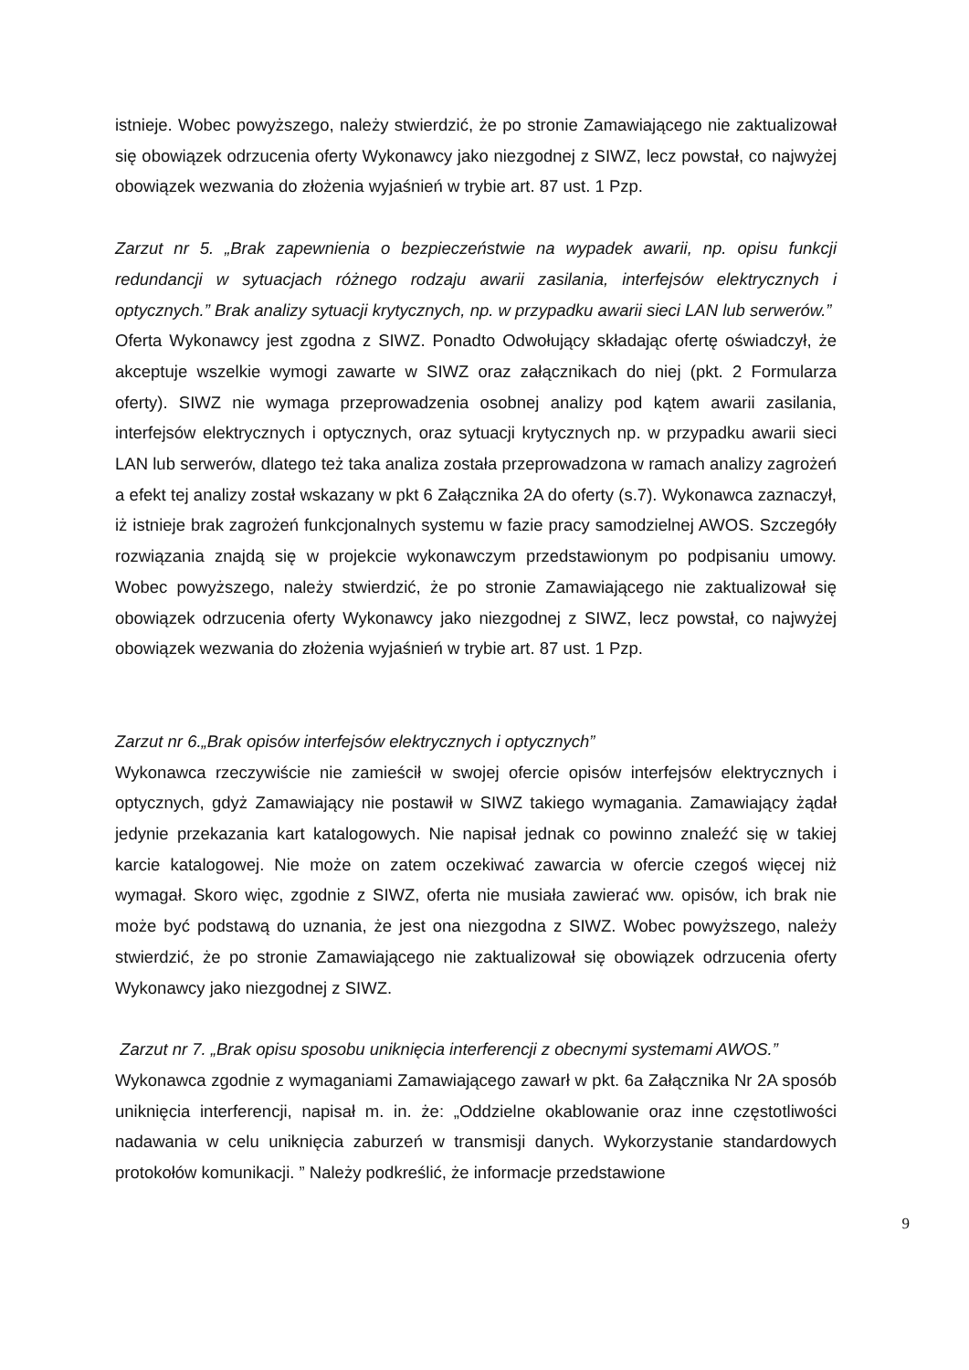istnieje. Wobec powyższego, należy stwierdzić, że po stronie Zamawiającego nie zaktualizował się obowiązek odrzucenia oferty Wykonawcy jako niezgodnej z SIWZ, lecz powstał, co najwyżej obowiązek wezwania do złożenia wyjaśnień w trybie art. 87 ust. 1 Pzp.
Zarzut nr 5. „Brak zapewnienia o bezpieczeństwie na wypadek awarii, np. opisu funkcji redundancji w sytuacjach różnego rodzaju awarii zasilania, interfejsów elektrycznych i optycznych.” Brak analizy sytuacji krytycznych, np. w przypadku awarii sieci LAN lub serwerów.”
Oferta Wykonawcy jest zgodna z SIWZ. Ponadto Odwołujący składając ofertę oświadczył, że akceptuje wszelkie wymogi zawarte w SIWZ oraz załącznikach do niej (pkt. 2 Formularza oferty). SIWZ nie wymaga przeprowadzenia osobnej analizy pod kątem awarii zasilania, interfejsów elektrycznych i optycznych, oraz sytuacji krytycznych np. w przypadku awarii sieci LAN lub serwerów, dlatego też taka analiza została przeprowadzona w ramach analizy zagrożeń a efekt tej analizy został wskazany w pkt 6 Załącznika 2A do oferty (s.7). Wykonawca zaznaczył, iż istnieje brak zagrożeń funkcjonalnych systemu w fazie pracy samodzielnej AWOS. Szczegóły rozwiązania znajdą się w projekcie wykonawczym przedstawionym po podpisaniu umowy. Wobec powyższego, należy stwierdzić, że po stronie Zamawiającego nie zaktualizował się obowiązek odrzucenia oferty Wykonawcy jako niezgodnej z SIWZ, lecz powstał, co najwyżej obowiązek wezwania do złożenia wyjaśnień w trybie art. 87 ust. 1 Pzp.
Zarzut nr 6.„Brak opisów interfejsów elektrycznych i optycznych”
Wykonawca rzeczywiście nie zamieścił w swojej ofercie opisów interfejsów elektrycznych i optycznych, gdyż Zamawiający nie postawił w SIWZ takiego wymagania. Zamawiający żądał jedynie przekazania kart katalogowych. Nie napisał jednak co powinno znaleźć się w takiej karcie katalogowej. Nie może on zatem oczekiwać zawarcia w ofercie czegoś więcej niż wymagał. Skoro więc, zgodnie z SIWZ, oferta nie musiała zawierać ww. opisów, ich brak nie może być podstawą do uznania, że jest ona niezgodna z SIWZ. Wobec powyższego, należy stwierdzić, że po stronie Zamawiającego nie zaktualizował się obowiązek odrzucenia oferty Wykonawcy jako niezgodnej z SIWZ.
Zarzut nr 7. „Brak opisu sposobu uniknięcia interferencji z obecnymi systemami AWOS.”
Wykonawca zgodnie z wymaganiami Zamawiającego zawarł w pkt. 6a Załącznika Nr 2A sposób uniknięcia interferencji, napisał m. in. że: „Oddzielne okablowanie oraz inne częstotliwości nadawania w celu uniknięcia zaburzeń w transmisji danych. Wykorzystanie standardowych protokołów komunikacji. ” Należy podkreślić, że informacje przedstawione
9